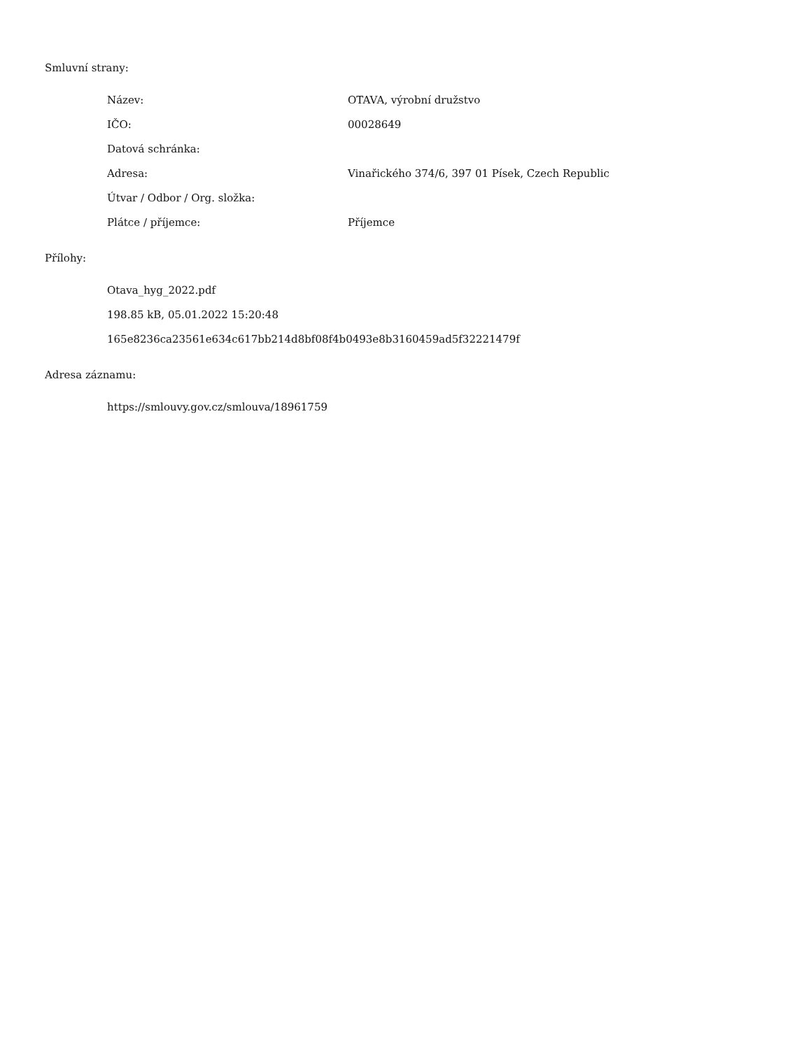Smluvní strany:
Název: OTAVA, výrobní družstvo
IČO: 00028649
Datová schránka:
Adresa: Vinařického 374/6, 397 01 Písek, Czech Republic
Útvar / Odbor / Org. složka:
Plátce / příjemce: Příjemce
Přílohy:
Otava_hyg_2022.pdf
198.85 kB, 05.01.2022 15:20:48
165e8236ca23561e634c617bb214d8bf08f4b0493e8b3160459ad5f32221479f
Adresa záznamu:
https://smlouvy.gov.cz/smlouva/18961759